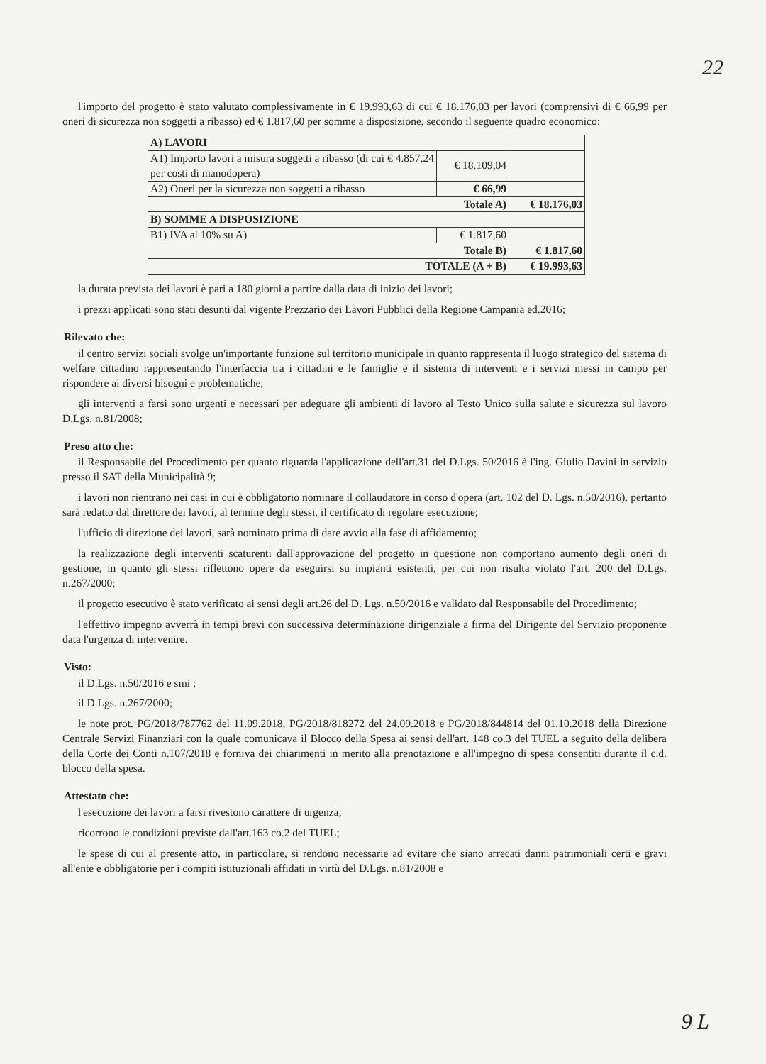22
l'importo del progetto è stato valutato complessivamente in € 19.993,63 di cui € 18.176,03 per lavori (comprensivi di € 66,99 per oneri di sicurezza non soggetti a ribasso) ed € 1.817,60 per somme a disposizione, secondo il seguente quadro economico:
| A) LAVORI | | |
| A1) Importo lavori a misura soggetti a ribasso (di cui € 4.857,24 per costi di manodopera) | € 18.109,04 | |
| A2) Oneri per la sicurezza non soggetti a ribasso | € 66,99 | |
| Totale A) | | € 18.176,03 |
| B) SOMME A DISPOSIZIONE | | |
| B1) IVA al 10% su A) | € 1.817,60 | |
| Totale B) | | € 1.817,60 |
| TOTALE (A + B) | | € 19.993,63 |
la durata prevista dei lavori è pari a 180 giorni a partire dalla data di inizio dei lavori;
i prezzi applicati sono stati desunti dal vigente Prezzario dei Lavori Pubblici della Regione Campania ed.2016;
Rilevato che:
il centro servizi sociali svolge un'importante funzione sul territorio municipale in quanto rappresenta il luogo strategico del sistema di welfare cittadino rappresentando l'interfaccia tra i cittadini e le famiglie e il sistema di interventi e i servizi messi in campo per rispondere ai diversi bisogni e problematiche;
gli interventi a farsi sono urgenti e necessari per adeguare gli ambienti di lavoro al Testo Unico sulla salute e sicurezza sul lavoro D.Lgs. n.81/2008;
Preso atto che:
il Responsabile del Procedimento per quanto riguarda l'applicazione dell'art.31 del D.Lgs. 50/2016 è l'ing. Giulio Davini in servizio presso il SAT della Municipalità 9;
i lavori non rientrano nei casi in cui è obbligatorio nominare il collaudatore in corso d'opera (art. 102 del D. Lgs. n.50/2016), pertanto sarà redatto dal direttore dei lavori, al termine degli stessi, il certificato di regolare esecuzione;
l'ufficio di direzione dei lavori, sarà nominato prima di dare avvio alla fase di affidamento;
la realizzazione degli interventi scaturenti dall'approvazione del progetto in questione non comportano aumento degli oneri di gestione, in quanto gli stessi riflettono opere da eseguirsi su impianti esistenti, per cui non risulta violato l'art. 200 del D.Lgs. n.267/2000;
il progetto esecutivo è stato verificato ai sensi degli art.26 del D. Lgs. n.50/2016 e validato dal Responsabile del Procedimento;
l'effettivo impegno avverrà in tempi brevi con successiva determinazione dirigenziale a firma del Dirigente del Servizio proponente data l'urgenza di intervenire.
Visto:
il D.Lgs. n.50/2016 e smi ;
il D.Lgs. n.267/2000;
le note prot. PG/2018/787762 del 11.09.2018, PG/2018/818272 del 24.09.2018 e PG/2018/844814 del 01.10.2018 della Direzione Centrale Servizi Finanziari con la quale comunicava il Blocco della Spesa ai sensi dell'art. 148 co.3 del TUEL a seguito della delibera della Corte dei Conti n.107/2018 e forniva dei chiarimenti in merito alla prenotazione e all'impegno di spesa consentiti durante il c.d. blocco della spesa.
Attestato che:
l'esecuzione dei lavori a farsi rivestono carattere di urgenza;
ricorrono le condizioni previste dall'art.163 co.2 del TUEL;
le spese di cui al presente atto, in particolare, si rendono necessarie ad evitare che siano arrecati danni patrimoniali certi e gravi all'ente e obbligatorie per i compiti istituzionali affidati in virtù del D.Lgs. n.81/2008 e
9 L